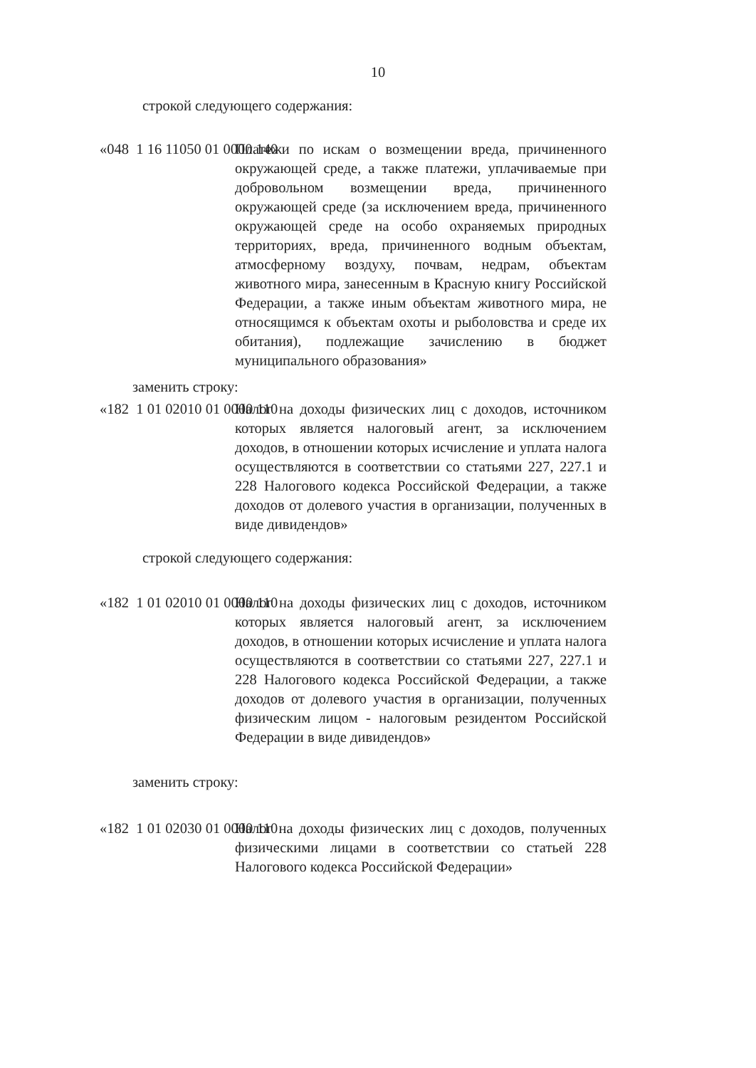10
строкой следующего содержания:
«048 1 16 11050 01 0000 140 Платежи по искам о возмещении вреда, причиненного окружающей среде, а также платежи, уплачиваемые при добровольном возмещении вреда, причиненного окружающей среде (за исключением вреда, причиненного окружающей среде на особо охраняемых природных территориях, вреда, причиненного водным объектам, атмосферному воздуху, почвам, недрам, объектам животного мира, занесенным в Красную книгу Российской Федерации, а также иным объектам животного мира, не относящимся к объектам охоты и рыболовства и среде их обитания), подлежащие зачислению в бюджет муниципального образования»
заменить строку:
«182 1 01 02010 01 0000 110 Налог на доходы физических лиц с доходов, источником которых является налоговый агент, за исключением доходов, в отношении которых исчисление и уплата налога осуществляются в соответствии со статьями 227, 227.1 и 228 Налогового кодекса Российской Федерации, а также доходов от долевого участия в организации, полученных в виде дивидендов»
строкой следующего содержания:
«182 1 01 02010 01 0000 110 Налог на доходы физических лиц с доходов, источником которых является налоговый агент, за исключением доходов, в отношении которых исчисление и уплата налога осуществляются в соответствии со статьями 227, 227.1 и 228 Налогового кодекса Российской Федерации, а также доходов от долевого участия в организации, полученных физическим лицом - налоговым резидентом Российской Федерации в виде дивидендов»
заменить строку:
«182 1 01 02030 01 0000 110 Налог на доходы физических лиц с доходов, полученных физическими лицами в соответствии со статьей 228 Налогового кодекса Российской Федерации»